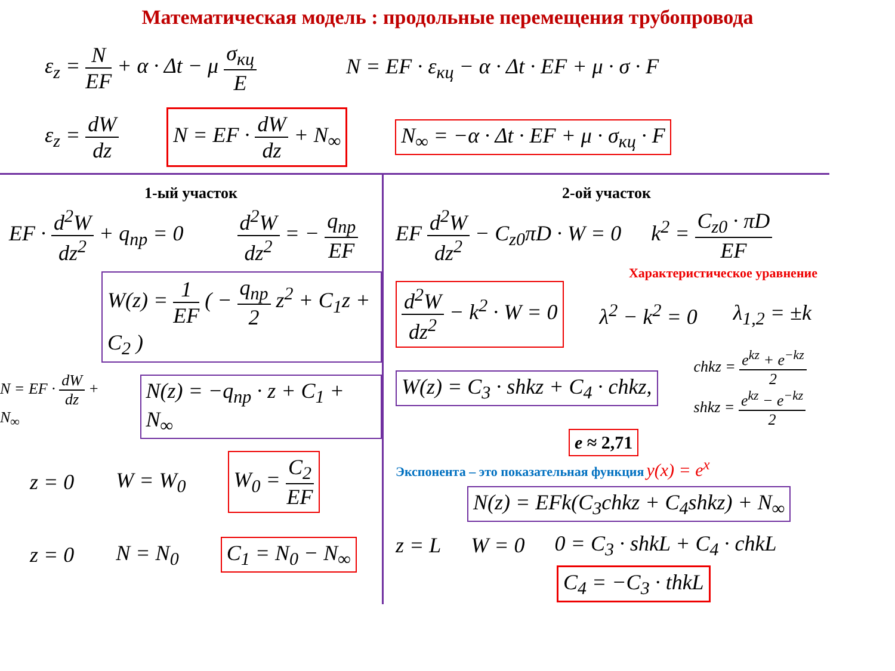Математическая модель : продольные перемещения трубопровода
ε<sub>z</sub> = N EF + α · Δt − μ σ<sub>кц</sub> E
N = EF · ε<sub>кц</sub> − α · Δt · EF + μ · σ · F
ε<sub>z</sub> = dW dz
N = EF · dW dz + N<sub>∞</sub>
N<sub>∞</sub> = −α · Δt · EF + μ · σ<sub>кц</sub> · F
1-ый участок
EF · d<sup>2</sup>W dz<sup>2</sup> + q<sub>пр</sub> = 0 d<sup>2</sup>W dz<sup>2</sup> = − q<sub>пр</sub> EF
W(z) = 1 EF ( − q<sub>пр</sub> 2 z<sup>2</sup> + C<sub>1</sub>z + C<sub>2</sub> )
N = EF · dW dz + N<sub>∞</sub>
N(z) = −q<sub>пр</sub> · z + C<sub>1</sub> + N<sub>∞</sub>
z = 0 W = W<sub>0</sub>
W<sub>0</sub> = C<sub>2</sub> EF
z = 0 N = N<sub>0</sub>
C<sub>1</sub> = N<sub>0</sub> − N<sub>∞</sub>
2-ой участок
EF d<sup>2</sup>W dz<sup>2</sup> − C<sub>z0</sub>πD · W = 0 k<sup>2</sup> = C<sub>z0</sub> · πD EF
Характеристическое уравнение
d<sup>2</sup>W dz<sup>2</sup> − k<sup>2</sup> · W = 0
λ<sup>2</sup> − k<sup>2</sup> = 0 λ<sub>1,2</sub> = ±k
W(z) = C<sub>3</sub> · shkz + C<sub>4</sub> · chkz,
chkz = e<sup>kz</sup> + e<sup>−kz</sup> 2
shkz = e<sup>kz</sup> − e<sup>−kz</sup> 2
e ≈ 2,71
Экспонента – это показательная функция y(x) = e<sup>x</sup>
N(z) = EFk(C<sub>3</sub>chkz + C<sub>4</sub>shkz) + N<sub>∞</sub>
z = L W = 0 0 = C<sub>3</sub> · shkL + C<sub>4</sub> · chkL
C<sub>4</sub> = −C<sub>3</sub> · thkL